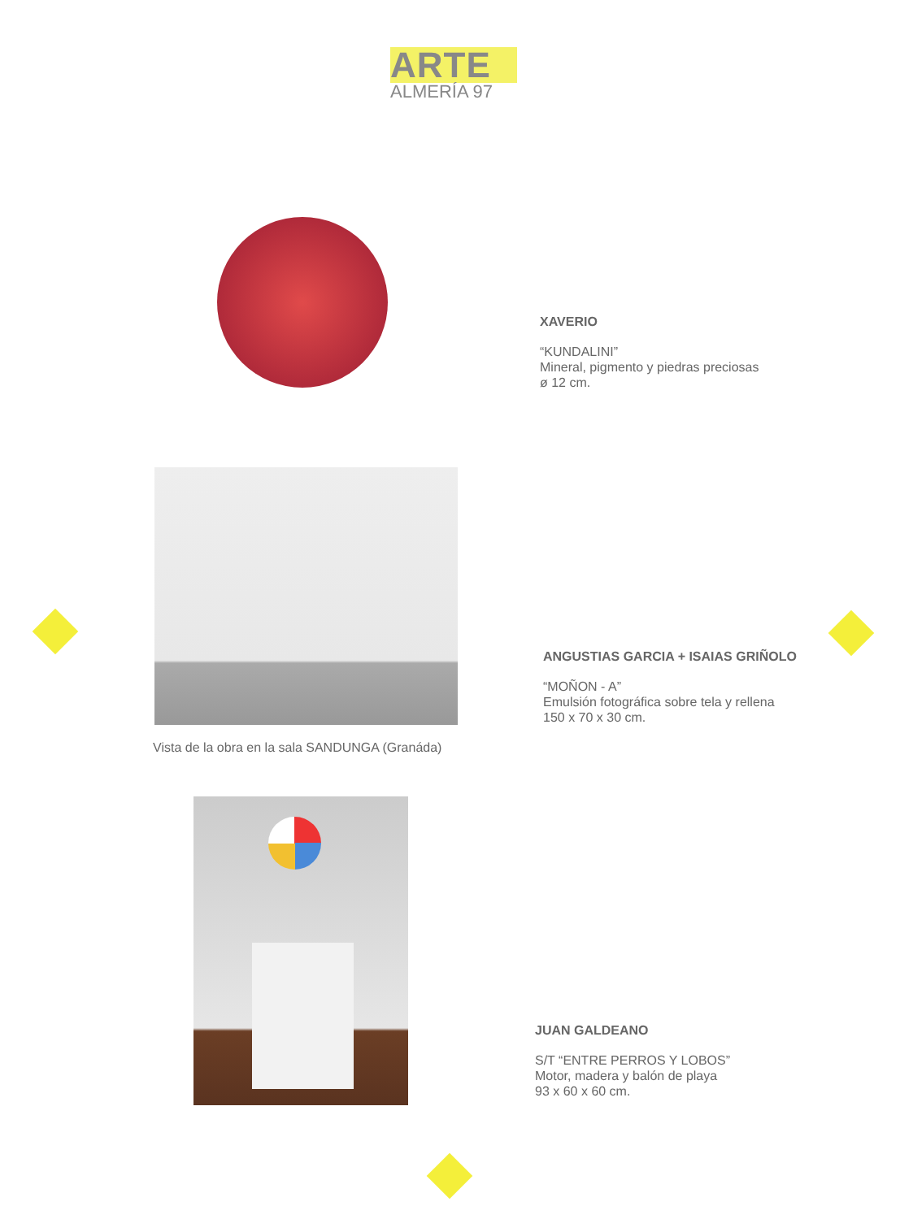ARTE
ALMERÍA 97
XAVERIO
“KUNDALINI”
Mineral, pigmento y piedras preciosas
ø 12 cm.
Vista de la obra en la sala SANDUNGA (Granáda)
ANGUSTIAS GARCIA + ISAIAS GRIÑOLO
“MOÑON - A”
Emulsión fotográfica sobre tela y rellena
150 x 70 x 30 cm.
JUAN GALDEANO
S/T “ENTRE PERROS Y LOBOS”
Motor, madera y balón de playa
93 x 60 x 60 cm.